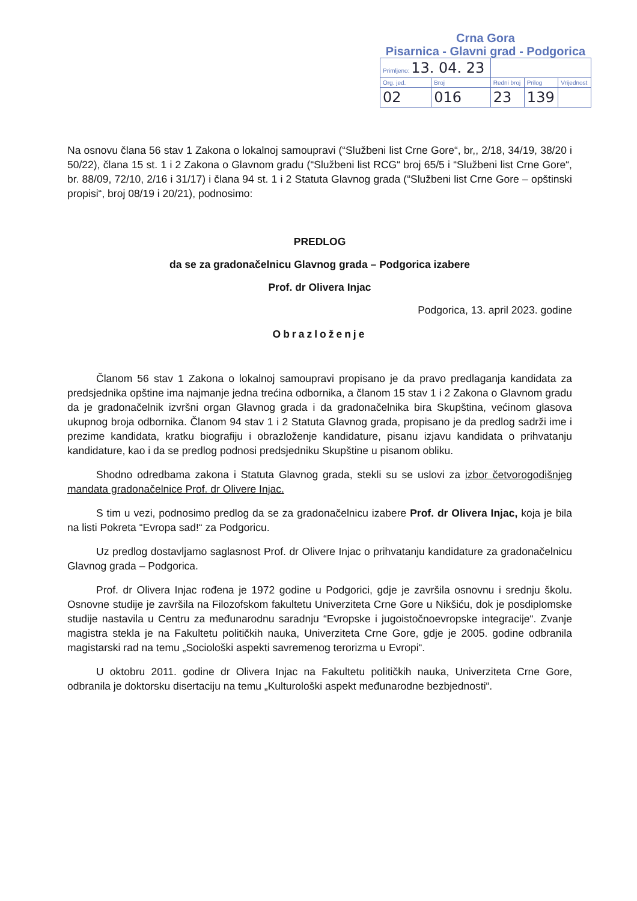Crna Gora
Pisarnica - Glavni grad - Podgorica
| Primljeno: 13. 04. 23 | | | | |
| Org. jed. | Broj | Redni broj | Prilog | Vrijednost |
| 02 | 016 | 23 | 139 | |
Na osnovu člana 56 stav 1 Zakona o lokalnoj samoupravi (“Službeni list Crne Gore“, br,, 2/18, 34/19, 38/20 i 50/22), člana 15 st. 1 i 2 Zakona o Glavnom gradu (“Službeni list RCG“ broj 65/5 i “Službeni list Crne Gore“, br. 88/09, 72/10, 2/16 i 31/17) i člana 94 st. 1 i 2 Statuta Glavnog grada (“Službeni list Crne Gore – opštinski propisi“, broj 08/19 i 20/21), podnosimo:
PREDLOG
da se za gradonačelnicu Glavnog grada – Podgorica izabere
Prof. dr Olivera Injac
Podgorica, 13. april 2023. godine
Obrazloženje
Članom 56 stav 1 Zakona o lokalnoj samoupravi propisano je da pravo predlaganja kandidata za predsjednika opštine ima najmanje jedna trećina odbornika, a članom 15 stav 1 i 2 Zakona o Glavnom gradu da je gradonačelnik izvršni organ Glavnog grada i da gradonačelnika bira Skupština, većinom glasova ukupnog broja odbornika. Članom 94 stav 1 i 2 Statuta Glavnog grada, propisano je da predlog sadrži ime i prezime kandidata, kratku biografiju i obrazloženje kandidature, pisanu izjavu kandidata o prihvatanju kandidature, kao i da se predlog podnosi predsjedniku Skupštine u pisanom obliku.
Shodno odredbama zakona i Statuta Glavnog grada, stekli su se uslovi za izbor četvorogodišnjeg mandata gradonačelnice Prof. dr Olivere Injac.
S tim u vezi, podnosimo predlog da se za gradonačelnicu izabere Prof. dr Olivera Injac, koja je bila na listi Pokreta “Evropa sad!“ za Podgoricu.
Uz predlog dostavljamo saglasnost Prof. dr Olivere Injac o prihvatanju kandidature za gradonačelnicu Glavnog grada – Podgorica.
Prof. dr Olivera Injac rođena je 1972 godine u Podgorici, gdje je završila osnovnu i srednju školu. Osnovne studije je završila na Filozofskom fakultetu Univerziteta Crne Gore u Nikšiću, dok je posdiplomske studije nastavila u Centru za međunarodnu saradnju “Evropske i jugoistočnoevropske integracije“. Zvanje magistra stekla je na Fakultetu političkih nauka, Univerziteta Crne Gore, gdje je 2005. godine odbranila magistarski rad na temu „Sociološki aspekti savremenog terorizma u Evropi“.
U oktobru 2011. godine dr Olivera Injac na Fakultetu političkih nauka, Univerziteta Crne Gore, odbranila je doktorsku disertaciju na temu „Kulturološki aspekt međunarodne bezbjednosti“.